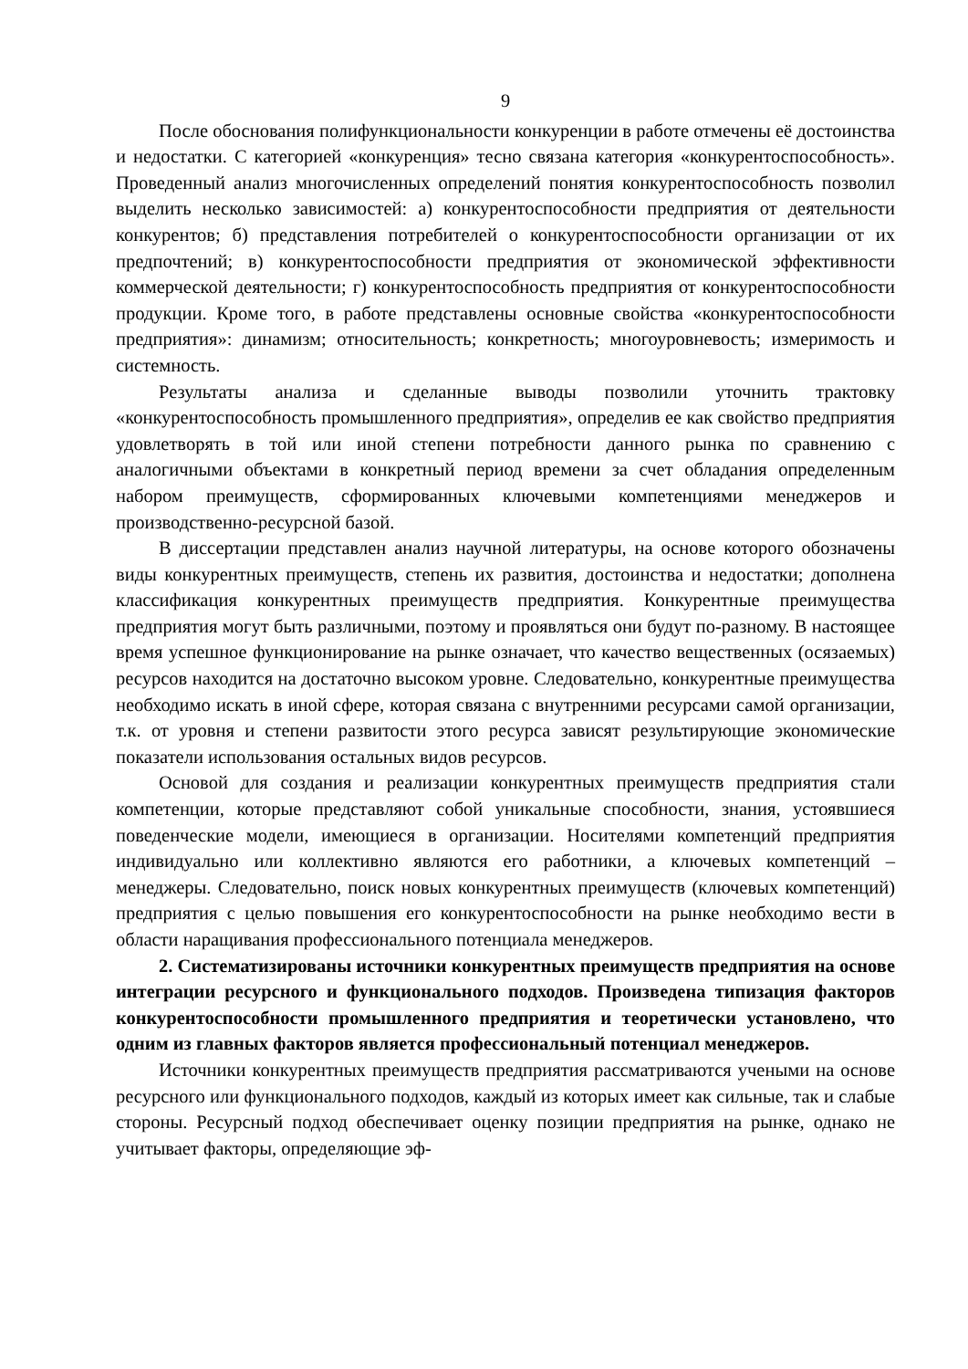9
После обоснования полифункциональности конкуренции в работе отмечены её достоинства и недостатки. С категорией «конкуренция» тесно связана категория «конкурентоспособность». Проведенный анализ многочисленных определений понятия конкурентоспособность позволил выделить несколько зависимостей: а) конкурентоспособности предприятия от деятельности конкурентов; б) представления потребителей о конкурентоспособности организации от их предпочтений; в) конкурентоспособности предприятия от экономической эффективности коммерческой деятельности; г) конкурентоспособность предприятия от конкурентоспособности продукции. Кроме того, в работе представлены основные свойства «конкурентоспособности предприятия»: динамизм; относительность; конкретность; многоуровневость; измеримость и системность.
Результаты анализа и сделанные выводы позволили уточнить трактовку «конкурентоспособность промышленного предприятия», определив ее как свойство предприятия удовлетворять в той или иной степени потребности данного рынка по сравнению с аналогичными объектами в конкретный период времени за счет обладания определенным набором преимуществ, сформированных ключевыми компетенциями менеджеров и производственно-ресурсной базой.
В диссертации представлен анализ научной литературы, на основе которого обозначены виды конкурентных преимуществ, степень их развития, достоинства и недостатки; дополнена классификация конкурентных преимуществ предприятия. Конкурентные преимущества предприятия могут быть различными, поэтому и проявляться они будут по-разному. В настоящее время успешное функционирование на рынке означает, что качество вещественных (осязаемых) ресурсов находится на достаточно высоком уровне. Следовательно, конкурентные преимущества необходимо искать в иной сфере, которая связана с внутренними ресурсами самой организации, т.к. от уровня и степени развитости этого ресурса зависят результирующие экономические показатели использования остальных видов ресурсов.
Основой для создания и реализации конкурентных преимуществ предприятия стали компетенции, которые представляют собой уникальные способности, знания, устоявшиеся поведенческие модели, имеющиеся в организации. Носителями компетенций предприятия индивидуально или коллективно являются его работники, а ключевых компетенций – менеджеры. Следовательно, поиск новых конкурентных преимуществ (ключевых компетенций) предприятия с целью повышения его конкурентоспособности на рынке необходимо вести в области наращивания профессионального потенциала менеджеров.
2. Систематизированы источники конкурентных преимуществ предприятия на основе интеграции ресурсного и функционального подходов. Произведена типизация факторов конкурентоспособности промышленного предприятия и теоретически установлено, что одним из главных факторов является профессиональный потенциал менеджеров.
Источники конкурентных преимуществ предприятия рассматриваются учеными на основе ресурсного или функционального подходов, каждый из которых имеет как сильные, так и слабые стороны. Ресурсный подход обеспечивает оценку позиции предприятия на рынке, однако не учитывает факторы, определяющие эф-